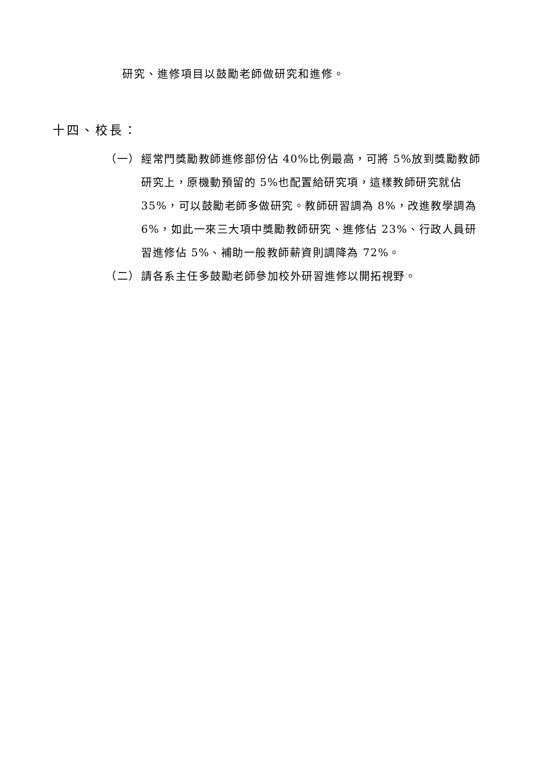研究、進修項目以鼓勵老師做研究和進修。
十四、校長：
（一） 經常門獎勵教師進修部份佔 40%比例最高，可將 5%放到獎勵教師研究上，原機動預留的 5%也配置給研究項，這樣教師研究就佔 35%，可以鼓勵老師多做研究。教師研習調為 8%，改進教學調為 6%，如此一來三大項中獎勵教師研究、進修佔 23%、行政人員研習進修佔 5%、補助一般教師薪資則調降為 72%。
（二） 請各系主任多鼓勵老師參加校外研習進修以開拓視野。